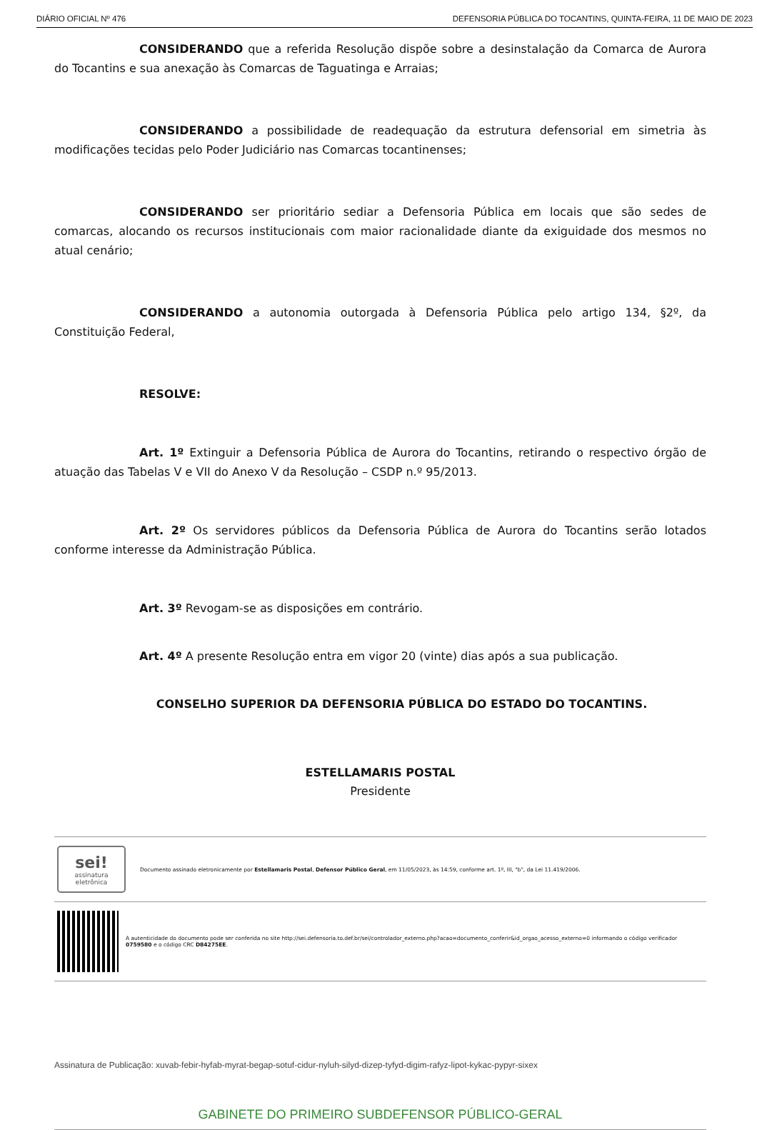DIÁRIO OFICIAL Nº 476 DEFENSORIA PÚBLICA DO TOCANTINS, QUINTA-FEIRA, 11 DE MAIO DE 2023
CONSIDERANDO que a referida Resolução dispõe sobre a desinstalação da Comarca de Aurora do Tocantins e sua anexação às Comarcas de Taguatinga e Arraias;
CONSIDERANDO a possibilidade de readequação da estrutura defensorial em simetria às modificações tecidas pelo Poder Judiciário nas Comarcas tocantinenses;
CONSIDERANDO ser prioritário sediar a Defensoria Pública em locais que são sedes de comarcas, alocando os recursos institucionais com maior racionalidade diante da exiguidade dos mesmos no atual cenário;
CONSIDERANDO a autonomia outorgada à Defensoria Pública pelo artigo 134, §2º, da Constituição Federal,
RESOLVE:
Art. 1º Extinguir a Defensoria Pública de Aurora do Tocantins, retirando o respectivo órgão de atuação das Tabelas V e VII do Anexo V da Resolução – CSDP n.º 95/2013.
Art. 2º Os servidores públicos da Defensoria Pública de Aurora do Tocantins serão lotados conforme interesse da Administração Pública.
Art. 3º Revogam-se as disposições em contrário.
Art. 4º A presente Resolução entra em vigor 20 (vinte) dias após a sua publicação.
CONSELHO SUPERIOR DA DEFENSORIA PÚBLICA DO ESTADO DO TOCANTINS.
ESTELLAMARIS POSTAL
Presidente
sei!
assinatura eletrônica
Documento assinado eletronicamente por Estellamaris Postal, Defensor Público Geral, em 11/05/2023, às 14:59, conforme art. 1º, III, "b", da Lei 11.419/2006.
A autenticidade do documento pode ser conferida no site http://sei.defensoria.to.def.br/sei/controlador_externo.php?acao=documento_conferir&id_orgao_acesso_externo=0 informando o código verificador 0759580 e o código CRC D84275EE.
Assinatura de Publicação: xuvab-febir-hyfab-myrat-begap-sotuf-cidur-nyluh-silyd-dizep-tyfyd-digim-rafyz-lipot-kykac-pypyr-sixex
GABINETE DO PRIMEIRO SUBDEFENSOR PÚBLICO-GERAL